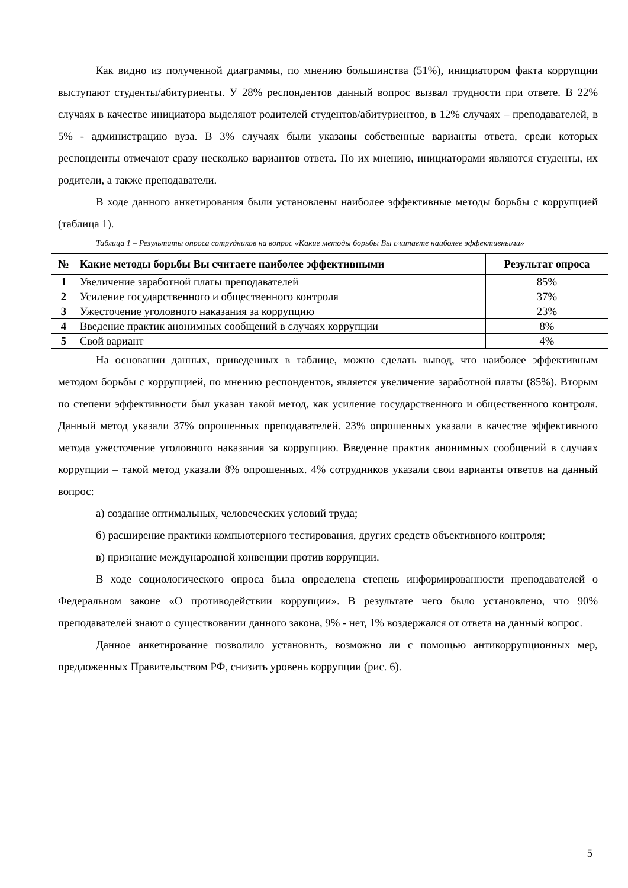Как видно из полученной диаграммы, по мнению большинства (51%), инициатором факта коррупции выступают студенты/абитуриенты. У 28% респондентов данный вопрос вызвал трудности при ответе. В 22% случаях в качестве инициатора выделяют родителей студентов/абитуриентов, в 12% случаях – преподавателей, в 5% - администрацию вуза. В 3% случаях были указаны собственные варианты ответа, среди которых респонденты отмечают сразу несколько вариантов ответа. По их мнению, инициаторами являются студенты, их родители, а также преподаватели.
В ходе данного анкетирования были установлены наиболее эффективные методы борьбы с коррупцией (таблица 1).
Таблица 1 – Результаты опроса сотрудников на вопрос «Какие методы борьбы Вы считаете наиболее эффективными»
| № | Какие методы борьбы Вы считаете наиболее эффективными | Результат опроса |
| --- | --- | --- |
| 1 | Увеличение заработной платы преподавателей | 85% |
| 2 | Усиление государственного и общественного контроля | 37% |
| 3 | Ужесточение уголовного наказания за коррупцию | 23% |
| 4 | Введение практик анонимных сообщений в случаях коррупции | 8% |
| 5 | Свой вариант | 4% |
На основании данных, приведенных в таблице, можно сделать вывод, что наиболее эффективным методом борьбы с коррупцией, по мнению респондентов, является увеличение заработной платы (85%). Вторым по степени эффективности был указан такой метод, как усиление государственного и общественного контроля. Данный метод указали 37% опрошенных преподавателей. 23% опрошенных указали в качестве эффективного метода ужесточение уголовного наказания за коррупцию. Введение практик анонимных сообщений в случаях коррупции – такой метод указали 8% опрошенных. 4% сотрудников указали свои варианты ответов на данный вопрос:
а) создание оптимальных, человеческих условий труда;
б) расширение практики компьютерного тестирования, других средств объективного контроля;
в) признание международной конвенции против коррупции.
В ходе социологического опроса была определена степень информированности преподавателей о Федеральном законе «О противодействии коррупции». В результате чего было установлено, что 90% преподавателей знают о существовании данного закона, 9% - нет, 1% воздержался от ответа на данный вопрос.
Данное анкетирование позволило установить, возможно ли с помощью антикоррупционных мер, предложенных Правительством РФ, снизить уровень коррупции (рис. 6).
5